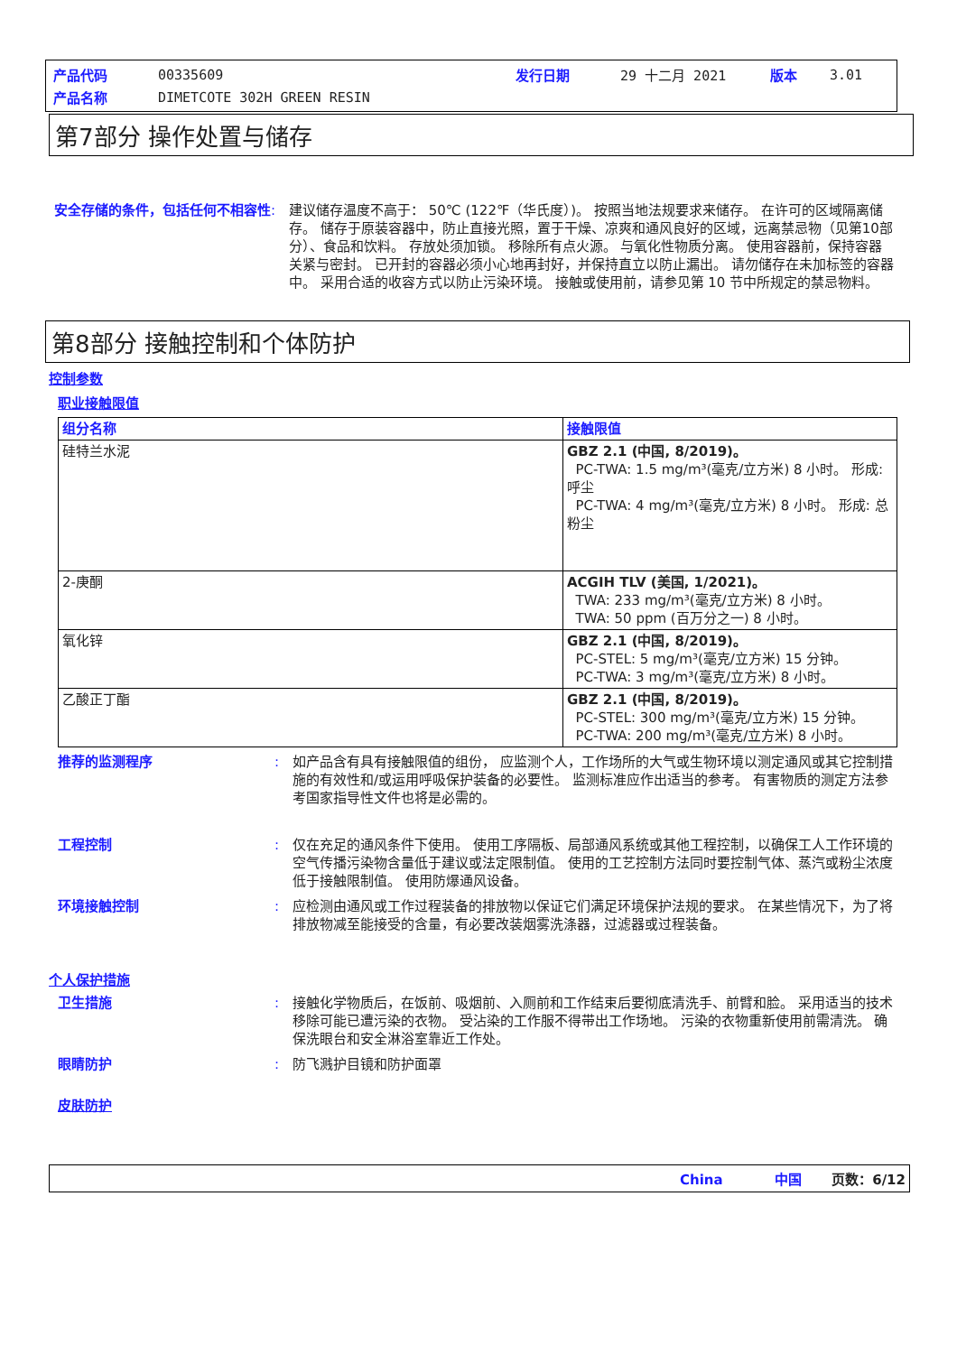| 产品代码 | 00335609 | 发行日期 | 29 十二月 2021 | 版本 | 3.01 |
| 产品名称 | DIMETCOTE 302H GREEN RESIN | | | | |
第7部分 操作处置与储存
安全存储的条件，包括任何不相容性 : 建议储存温度不高于： 50℃ (122℉（华氏度）)。 按照当地法规要求来储存。 在许可的区域隔离储存。 储存于原装容器中，防止直接光照，置于干燥、凉爽和通风良好的区域，远离禁忌物（见第10部分）、食品和饮料。 存放处须加锁。 移除所有点火源。 与氧化性物质分离。 使用容器前，保持容器关紧与密封。 已开封的容器必须小心地再封好，并保持直立以防止漏出。 请勿储存在未加标签的容器中。 采用合适的收容方式以防止污染环境。 接触或使用前，请参见第 10 节中所规定的禁忌物料。
第8部分 接触控制和个体防护
控制参数
职业接触限值
| 组分名称 | 接触限值 |
| --- | --- |
| 硅特兰水泥 | GBZ 2.1 (中国, 8/2019)。 PC-TWA: 1.5 mg/m³(毫克/立方米) 8 小时。 形成: 呼尘 PC-TWA: 4 mg/m³(毫克/立方米) 8 小时。 形成: 总粉尘 |
| 2-庚酮 | ACGIH TLV (美国, 1/2021)。 TWA: 233 mg/m³(毫克/立方米) 8 小时。 TWA: 50 ppm (百万分之一) 8 小时。 |
| 氧化锌 | GBZ 2.1 (中国, 8/2019)。 PC-STEL: 5 mg/m³(毫克/立方米) 15 分钟。 PC-TWA: 3 mg/m³(毫克/立方米) 8 小时。 |
| 乙酸正丁酯 | GBZ 2.1 (中国, 8/2019)。 PC-STEL: 300 mg/m³(毫克/立方米) 15 分钟。 PC-TWA: 200 mg/m³(毫克/立方米) 8 小时。 |
推荐的监测程序 : 如产品含有具有接触限值的组份， 应监测个人，工作场所的大气或生物环境以测定通风或其它控制措施的有效性和/或运用呼吸保护装备的必要性。 监测标准应作出适当的参考。 有害物质的测定方法参考国家指导性文件也将是必需的。
工程控制 : 仅在充足的通风条件下使用。 使用工序隔板、局部通风系统或其他工程控制，以确保工人工作环境的空气传播污染物含量低于建议或法定限制值。 使用的工艺控制方法同时要控制气体、蒸汽或粉尘浓度低于接触限制值。 使用防爆通风设备。
环境接触控制 : 应检测由通风或工作过程装备的排放物以保证它们满足环境保护法规的要求。 在某些情况下，为了将排放物减至能接受的含量，有必要改装烟雾洗涤器，过滤器或过程装备。
个人保护措施
卫生措施 : 接触化学物质后，在饭前、吸烟前、入厕前和工作结束后要彻底清洗手、前臂和脸。 采用适当的技术移除可能已遭污染的衣物。 受沾染的工作服不得带出工作场地。 污染的衣物重新使用前需清洗。 确保洗眼台和安全淋浴室靠近工作处。
眼睛防护 : 防飞溅护目镜和防护面罩
皮肤防护
China 中国 页数：6/12